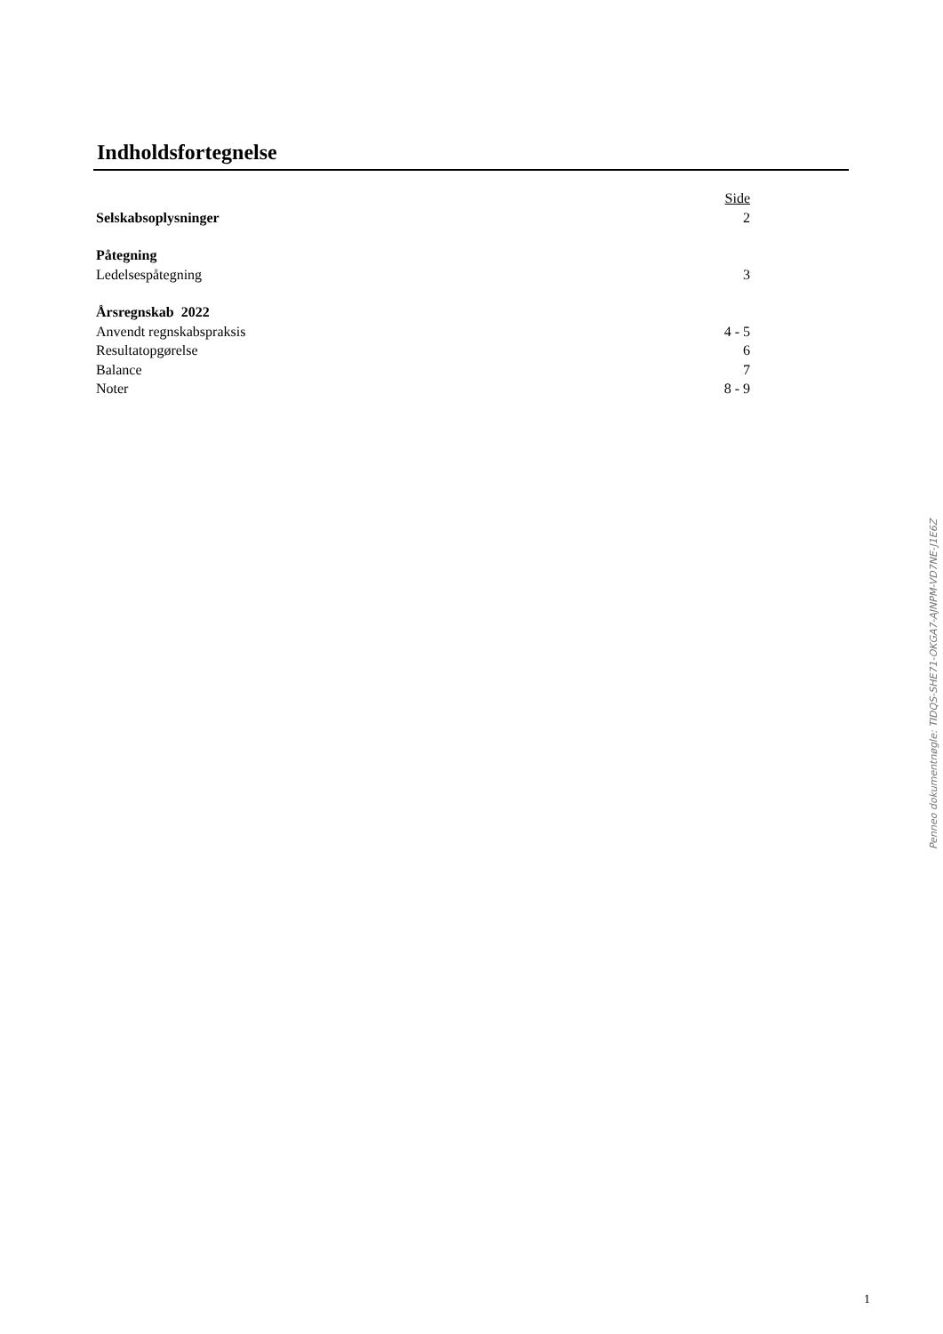Indholdsfortegnelse
| | Side |
| Selskabsoplysninger | 2 |
| Påtegning | |
| Ledelsespåtegning | 3 |
| Årsregnskab 2022 | |
| Anvendt regnskabspraksis | 4 - 5 |
| Resultatopgørelse | 6 |
| Balance | 7 |
| Noter | 8 - 9 |
Penneo dokumentnøgle: TIDQS-SHE71-OKGA7-AJNPM-VD7NE-J1E6Z
1